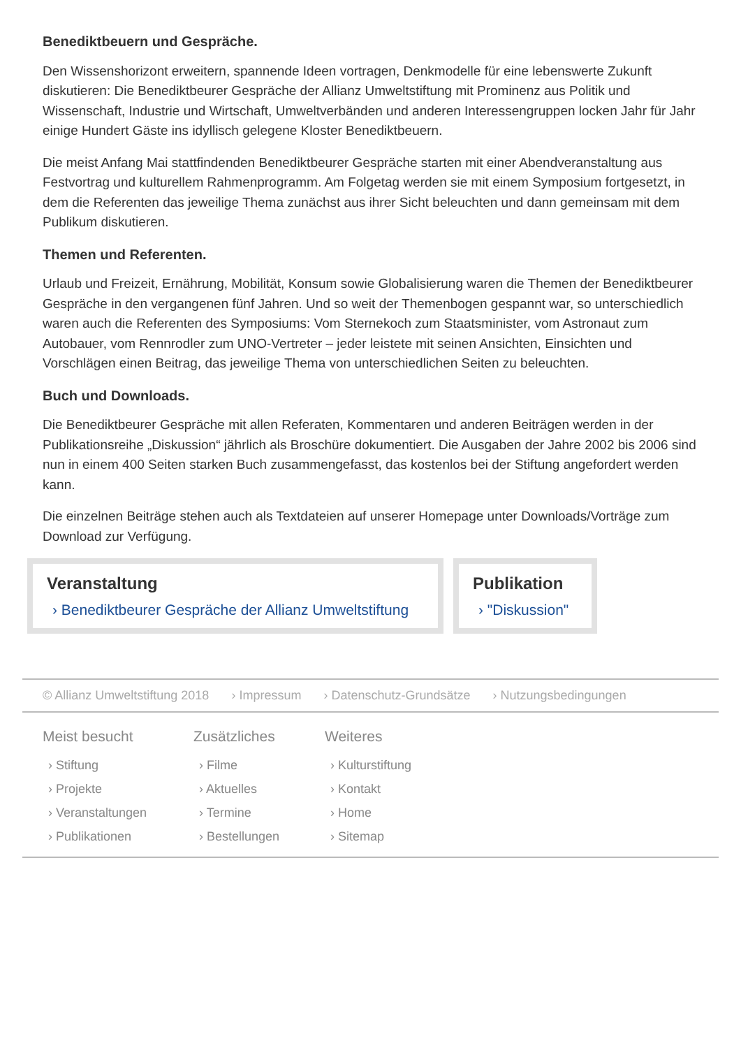Benediktbeuern und Gespräche.
Den Wissenshorizont erweitern, spannende Ideen vortragen, Denkmodelle für eine lebenswerte Zukunft diskutieren: Die Benediktbeurer Gespräche der Allianz Umweltstiftung mit Prominenz aus Politik und Wissenschaft, Industrie und Wirtschaft, Umweltverbänden und anderen Interessengruppen locken Jahr für Jahr einige Hundert Gäste ins idyllisch gelegene Kloster Benediktbeuern.
Die meist Anfang Mai stattfindenden Benediktbeurer Gespräche starten mit einer Abendveranstaltung aus Festvortrag und kulturellem Rahmenprogramm. Am Folgetag werden sie mit einem Symposium fortgesetzt, in dem die Referenten das jeweilige Thema zunächst aus ihrer Sicht beleuchten und dann gemeinsam mit dem Publikum diskutieren.
Themen und Referenten.
Urlaub und Freizeit, Ernährung, Mobilität, Konsum sowie Globalisierung waren die Themen der Benediktbeurer Gespräche in den vergangenen fünf Jahren. Und so weit der Themenbogen gespannt war, so unterschiedlich waren auch die Referenten des Symposiums: Vom Sternekoch zum Staatsminister, vom Astronaut zum Autobauer, vom Rennrodler zum UNO-Vertreter – jeder leistete mit seinen Ansichten, Einsichten und Vorschlägen einen Beitrag, das jeweilige Thema von unterschiedlichen Seiten zu beleuchten.
Buch und Downloads.
Die Benediktbeurer Gespräche mit allen Referaten, Kommentaren und anderen Beiträgen werden in der Publikationsreihe „Diskussion“ jährlich als Broschüre dokumentiert. Die Ausgaben der Jahre 2002 bis 2006 sind nun in einem 400 Seiten starken Buch zusammengefasst, das kostenlos bei der Stiftung angefordert werden kann.
Die einzelnen Beiträge stehen auch als Textdateien auf unserer Homepage unter Downloads/Vorträge zum Download zur Verfügung.
Veranstaltung
› Benediktbeurer Gespräche der Allianz Umweltstiftung
Publikation
› "Diskussion"
© Allianz Umweltstiftung 2018 › Impressum › Datenschutz-Grundsätze › Nutzungsbedingungen
Meist besucht
› Stiftung
› Projekte
› Veranstaltungen
› Publikationen
Zusätzliches
› Filme
› Aktuelles
› Termine
› Bestellungen
Weiteres
› Kulturstiftung
› Kontakt
› Home
› Sitemap